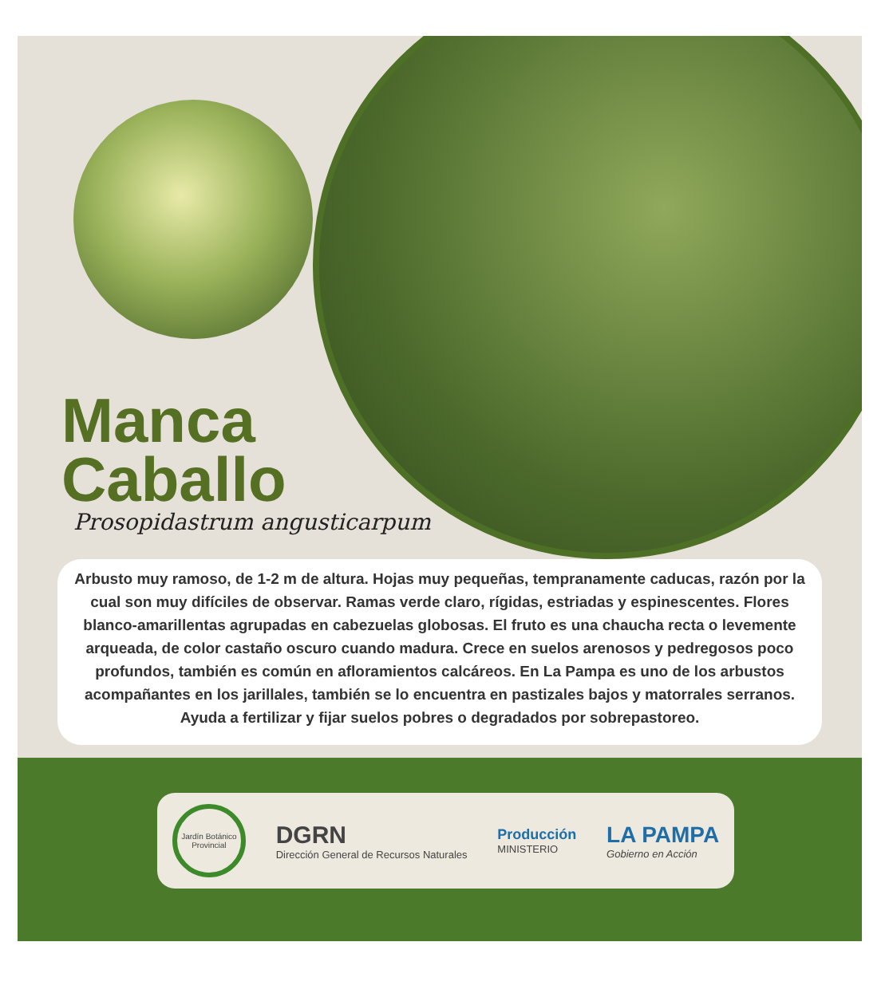Manca
Caballo
Prosopidastrum angusticarpum
Arbusto muy ramoso, de 1-2 m de altura. Hojas muy pequeñas, tempranamente caducas, razón por la cual son muy difíciles de observar. Ramas verde claro, rígidas, estriadas y espinescentes. Flores blanco-amarillentas agrupadas en cabezuelas globosas. El fruto es una chaucha recta o levemente arqueada, de color castaño oscuro cuando madura. Crece en suelos arenosos y pedregosos poco profundos, también es común en afloramientos calcáreos. En La Pampa es uno de los arbustos acompañantes en los jarillales, también se lo encuentra en pastizales bajos y matorrales serranos. Ayuda a fertilizar y fijar suelos pobres o degradados por sobrepastoreo.
Jardín Botánico Provincial
DGRN
Dirección General de Recursos Naturales
Producción
MINISTERIO
LA PAMPA
Gobierno en Acción